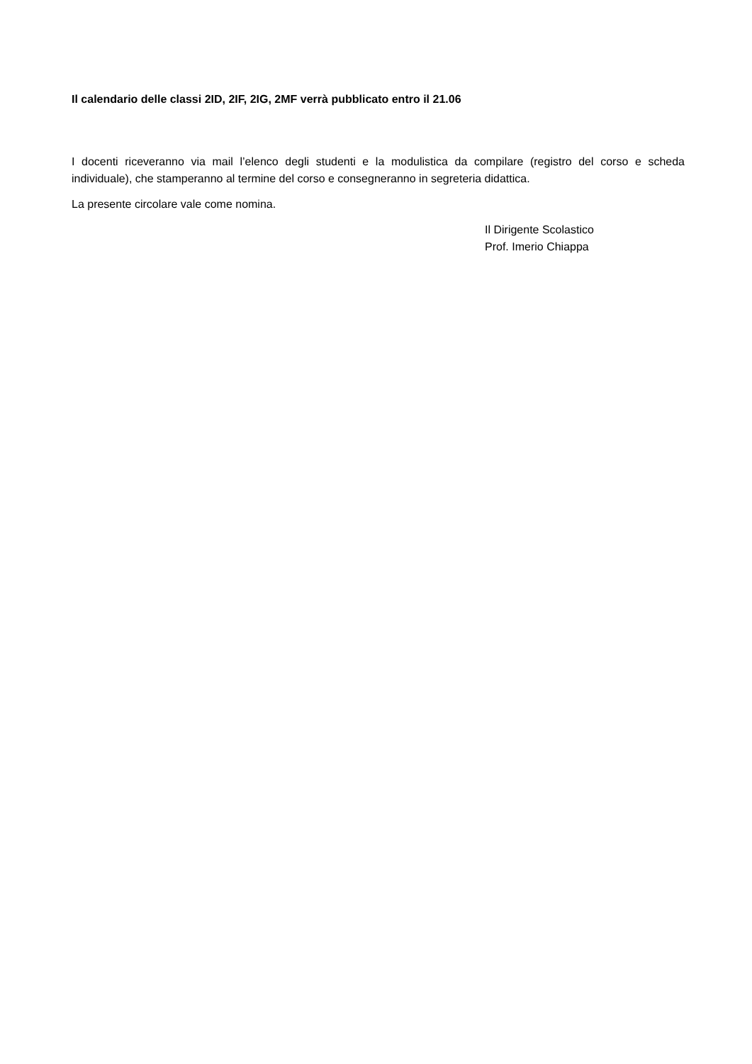Il calendario delle classi 2ID, 2IF, 2IG, 2MF verrà pubblicato entro il 21.06
I docenti riceveranno via mail l’elenco degli studenti e la modulistica da compilare (registro del corso e scheda individuale), che stamperanno al termine del corso e consegneranno in segreteria didattica.
La presente circolare vale come nomina.
Il Dirigente Scolastico
Prof. Imerio Chiappa